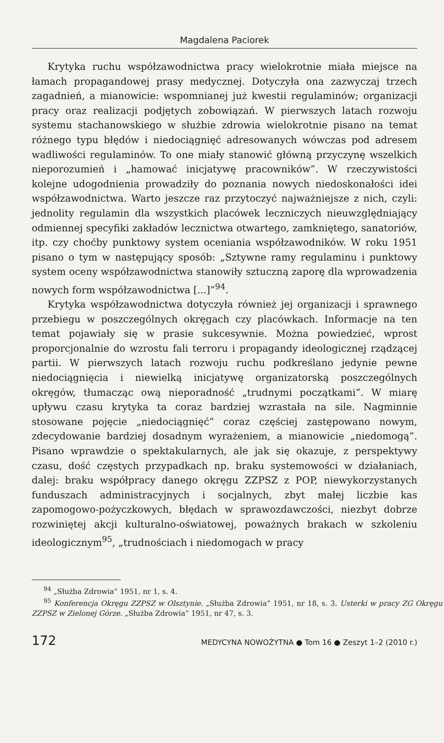Magdalena Paciorek
Krytyka ruchu współzawodnictwa pracy wielokrotnie miała miejsce na łamach propagandowej prasy medycznej. Dotyczyła ona zazwyczaj trzech zagadnień, a mianowicie: wspomnianej już kwestii regulaminów; organizacji pracy oraz realizacji podjętych zobowiązań. W pierwszych latach rozwoju systemu stachanowskiego w służbie zdrowia wielokrotnie pisano na temat różnego typu błędów i niedociągnięć adresowanych wówczas pod adresem wadliwości regulaminów. To one miały stanowić główną przyczynę wszelkich nieporozumień i „hamować inicjatywę pracowników”. W rzeczywistości kolejne udogodnienia prowadziły do poznania nowych niedoskonałości idei współzawodnictwa. Warto jeszcze raz przytoczyć najważniejsze z nich, czyli: jednolity regulamin dla wszystkich placówek leczniczych nieuwzględniający odmiennej specyfiki zakładów lecznictwa otwartego, zamkniętego, sanatoriów, itp. czy choćby punktowy system oceniania współzawodników. W roku 1951 pisano o tym w następujący sposób: „Sztywne ramy regulaminu i punktowy system oceny współzawodnictwa stanowiły sztuczną zaporę dla wprowadzenia nowych form współzawodnictwa [...]”<sup>94</sup>.
Krytyka współzawodnictwa dotyczyła również jej organizacji i sprawnego przebiegu w poszczególnych okręgach czy placówkach. Informacje na ten temat pojawiały się w prasie sukcesywnie. Można powiedzieć, wprost proporcjonalnie do wzrostu fali terroru i propagandy ideologicznej rządzącej partii. W pierwszych latach rozwoju ruchu podkreślano jedynie pewne niedociągnięcia i niewielką inicjatywę organizatorską poszczególnych okręgów, tłumacząc ową nieporadność „trudnymi początkami”. W miarę upływu czasu krytyka ta coraz bardziej wzrastała na sile. Nagminnie stosowane pojęcie „niedociągnięć” coraz częściej zastępowano nowym, zdecydowanie bardziej dosadnym wyrażeniem, a mianowicie „niedomogą”. Pisano wprawdzie o spektakularnych, ale jak się okazuje, z perspektywy czasu, dość częstych przypadkach np. braku systemowości w działaniach, dalej: braku współpracy danego okręgu ZZPSZ z POP, niewykorzystanych funduszach administracyjnych i socjalnych, zbyt małej liczbie kas zapomogowo-pożyczkowych, błędach w sprawozdawczości, niezbyt dobrze rozwiniętej akcji kulturalno-oświatowej, poważnych brakach w szkoleniu ideologicznym<sup>95</sup>, „trudnościach i niedomogach w pracy
<sup>94</sup> „Służba Zdrowia” 1951, nr 1, s. 4.
<sup>95</sup> Konferencja Okręgu ZZPSZ w Olsztynie. „Służba Zdrowia” 1951, nr 18, s. 3. Usterki w pracy ZG Okręgu ZZPSZ w Zielonej Górze. „Służba Zdrowia” 1951, nr 47, s. 3.
172 MEDYCYNA NOWOŻYTNA ● Tom 16 ● Zeszyt 1–2 (2010 r.)